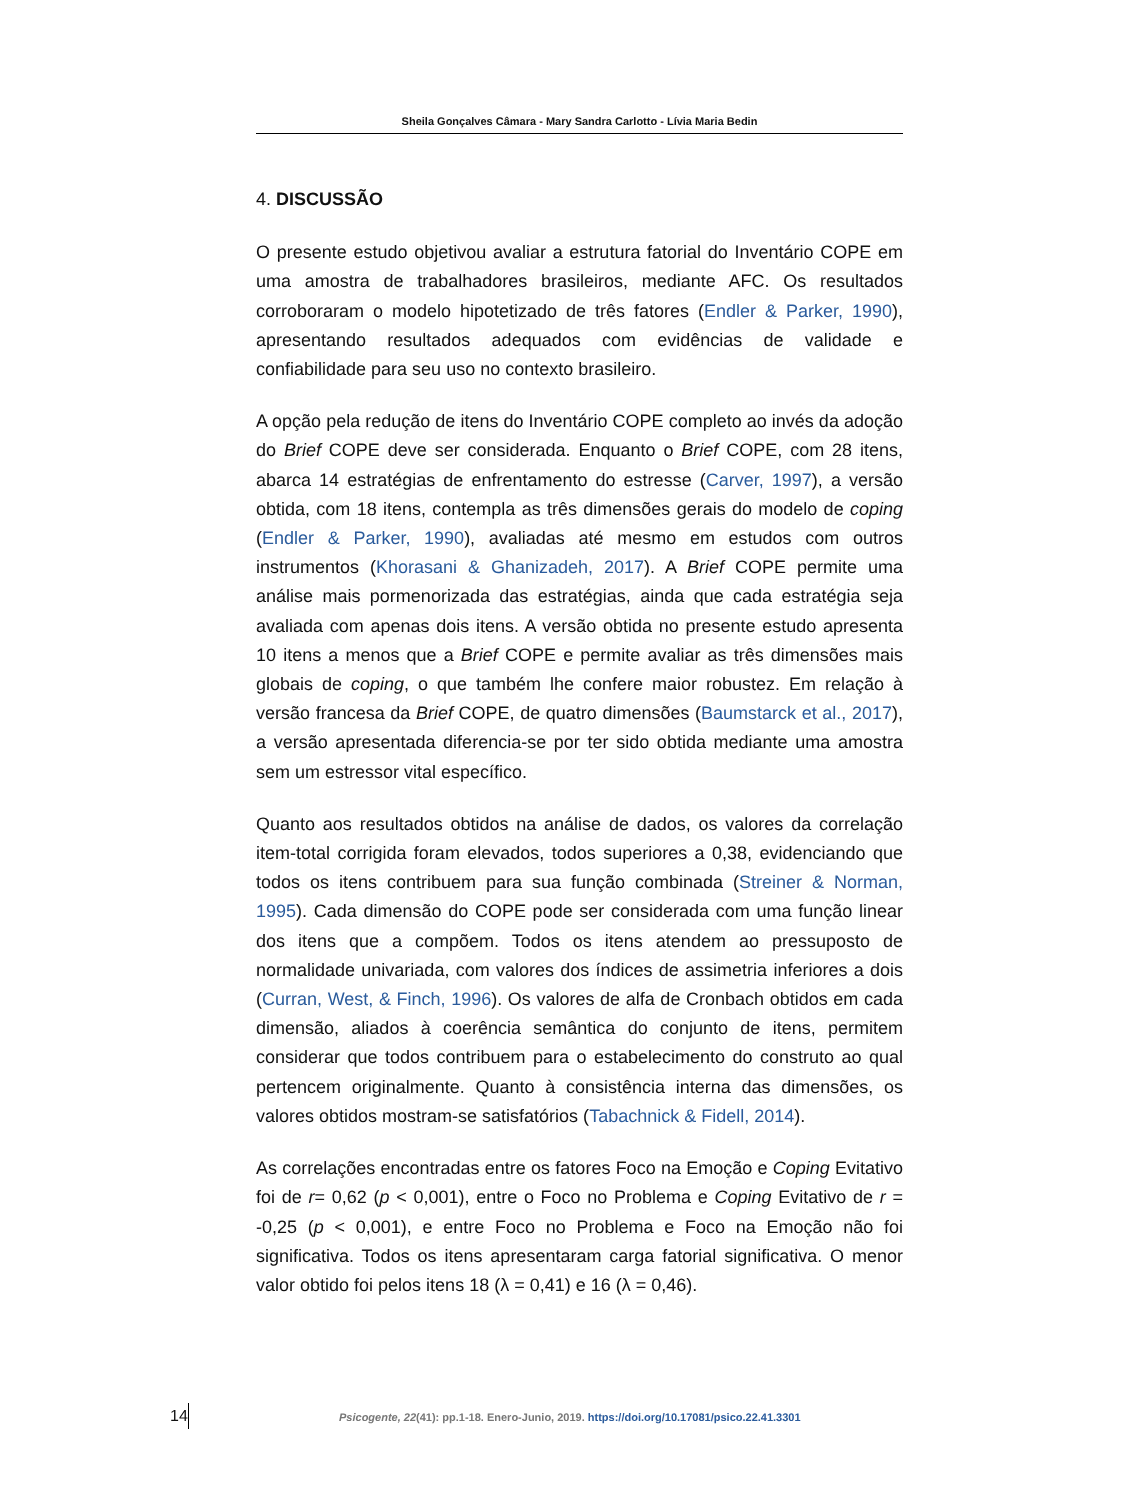Sheila Gonçalves Câmara - Mary Sandra Carlotto - Lívia Maria Bedin
4. DISCUSSÃO
O presente estudo objetivou avaliar a estrutura fatorial do Inventário COPE em uma amostra de trabalhadores brasileiros, mediante AFC. Os resultados corroboraram o modelo hipotetizado de três fatores (Endler & Parker, 1990), apresentando resultados adequados com evidências de validade e confiabilidade para seu uso no contexto brasileiro.
A opção pela redução de itens do Inventário COPE completo ao invés da adoção do Brief COPE deve ser considerada. Enquanto o Brief COPE, com 28 itens, abarca 14 estratégias de enfrentamento do estresse (Carver, 1997), a versão obtida, com 18 itens, contempla as três dimensões gerais do modelo de coping (Endler & Parker, 1990), avaliadas até mesmo em estudos com outros instrumentos (Khorasani & Ghanizadeh, 2017). A Brief COPE permite uma análise mais pormenorizada das estratégias, ainda que cada estratégia seja avaliada com apenas dois itens. A versão obtida no presente estudo apresenta 10 itens a menos que a Brief COPE e permite avaliar as três dimensões mais globais de coping, o que também lhe confere maior robustez. Em relação à versão francesa da Brief COPE, de quatro dimensões (Baumstarck et al., 2017), a versão apresentada diferencia-se por ter sido obtida mediante uma amostra sem um estressor vital específico.
Quanto aos resultados obtidos na análise de dados, os valores da correlação item-total corrigida foram elevados, todos superiores a 0,38, evidenciando que todos os itens contribuem para sua função combinada (Streiner & Norman, 1995). Cada dimensão do COPE pode ser considerada com uma função linear dos itens que a compõem. Todos os itens atendem ao pressuposto de normalidade univariada, com valores dos índices de assimetria inferiores a dois (Curran, West, & Finch, 1996). Os valores de alfa de Cronbach obtidos em cada dimensão, aliados à coerência semântica do conjunto de itens, permitem considerar que todos contribuem para o estabelecimento do construto ao qual pertencem originalmente. Quanto à consistência interna das dimensões, os valores obtidos mostram-se satisfatórios (Tabachnick & Fidell, 2014).
As correlações encontradas entre os fatores Foco na Emoção e Coping Evitativo foi de r= 0,62 (p < 0,001), entre o Foco no Problema e Coping Evitativo de r = -0,25 (p < 0,001), e entre Foco no Problema e Foco na Emoção não foi significativa. Todos os itens apresentaram carga fatorial significativa. O menor valor obtido foi pelos itens 18 (λ = 0,41) e 16 (λ = 0,46).
14 Psicogente, 22(41): pp.1-18. Enero-Junio, 2019. https://doi.org/10.17081/psico.22.41.3301